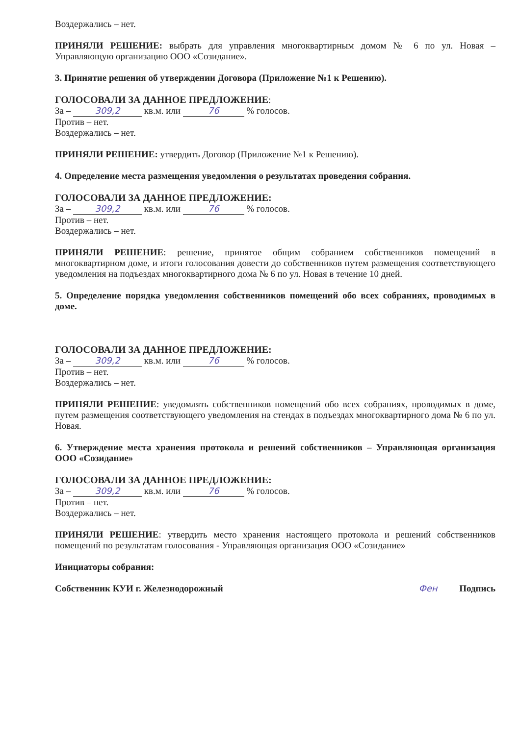Воздержались – нет.
ПРИНЯЛИ РЕШЕНИЕ: выбрать для управления многоквартирным домом № 6 по ул. Новая – Управляющую организацию ООО «Созидание».
3. Принятие решения об утверждении Договора (Приложение №1 к Решению).
ГОЛОСОВАЛИ ЗА ДАННОЕ ПРЕДЛОЖЕНИЕ:
За – 309,2 кв.м. или 76 % голосов.
Против – нет.
Воздержались – нет.
ПРИНЯЛИ РЕШЕНИЕ: утвердить Договор (Приложение №1 к Решению).
4. Определение места размещения уведомления о результатах проведения собрания.
ГОЛОСОВАЛИ ЗА ДАННОЕ ПРЕДЛОЖЕНИЕ:
За – 309,2 кв.м. или 76 % голосов.
Против – нет.
Воздержались – нет.
ПРИНЯЛИ РЕШЕНИЕ: решение, принятое общим собранием собственников помещений в многоквартирном доме, и итоги голосования довести до собственников путем размещения соответствующего уведомления на подъездах многоквартирного дома № 6 по ул. Новая в течение 10 дней.
5. Определение порядка уведомления собственников помещений обо всех собраниях, проводимых в доме.
ГОЛОСОВАЛИ ЗА ДАННОЕ ПРЕДЛОЖЕНИЕ:
За – 309,2 кв.м. или 76 % голосов.
Против – нет.
Воздержались – нет.
ПРИНЯЛИ РЕШЕНИЕ: уведомлять собственников помещений обо всех собраниях, проводимых в доме, путем размещения соответствующего уведомления на стендах в подъездах многоквартирного дома № 6 по ул. Новая.
6. Утверждение места хранения протокола и решений собственников – Управляющая организация ООО «Созидание»
ГОЛОСОВАЛИ ЗА ДАННОЕ ПРЕДЛОЖЕНИЕ:
За – 309,2 кв.м. или 76 % голосов.
Против – нет.
Воздержались – нет.
ПРИНЯЛИ РЕШЕНИЕ: утвердить место хранения настоящего протокола и решений собственников помещений по результатам голосования - Управляющая организация ООО «Созидание»
Инициаторы собрания:
Собственник КУИ г. Железнодорожный Фен Подпись